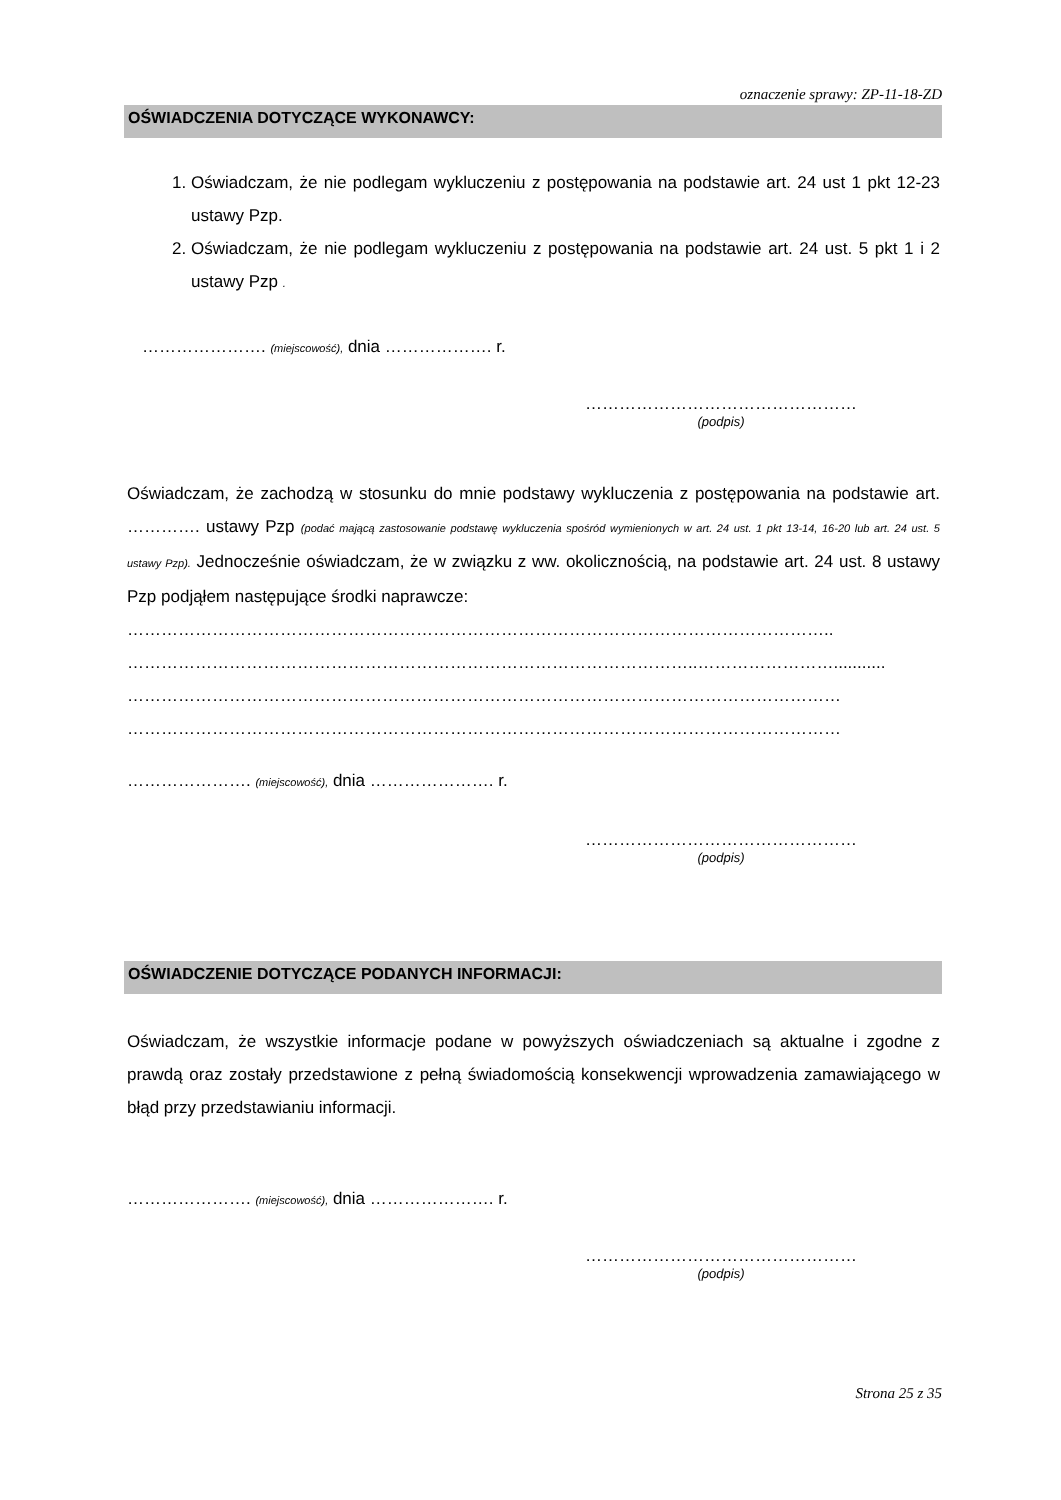oznaczenie sprawy: ZP-11-18-ZD
OŚWIADCZENIA DOTYCZĄCE WYKONAWCY:
1. Oświadczam, że nie podlegam wykluczeniu z postępowania na podstawie art. 24 ust 1 pkt 12-23 ustawy Pzp.
2. Oświadczam, że nie podlegam wykluczeniu z postępowania na podstawie art. 24 ust. 5 pkt 1 i 2 ustawy Pzp .
…………………. (miejscowość), dnia ………………. r.
…………………………………………
(podpis)
Oświadczam, że zachodzą w stosunku do mnie podstawy wykluczenia z postępowania na podstawie art. …………. ustawy Pzp (podać mającą zastosowanie podstawę wykluczenia spośród wymienionych w art. 24 ust. 1 pkt 13-14, 16-20 lub art. 24 ust. 5 ustawy Pzp). Jednocześnie oświadczam, że w związku z ww. okolicznością, na podstawie art. 24 ust. 8 ustawy Pzp podjąłem następujące środki naprawcze:
……………………………………………………………………………………………………………..
………………………………………………………………………………………..……………………...........
………………………………………………………………………………………………………………
………………………………………………………………………………………………………………
…………………. (miejscowość), dnia …………………. r.
…………………………………………
(podpis)
OŚWIADCZENIE DOTYCZĄCE PODANYCH INFORMACJI:
Oświadczam, że wszystkie informacje podane w powyższych oświadczeniach są aktualne i zgodne z prawdą oraz zostały przedstawione z pełną świadomością konsekwencji wprowadzenia zamawiającego w błąd przy przedstawianiu informacji.
…………………. (miejscowość), dnia …………………. r.
…………………………………………
(podpis)
Strona 25 z 35